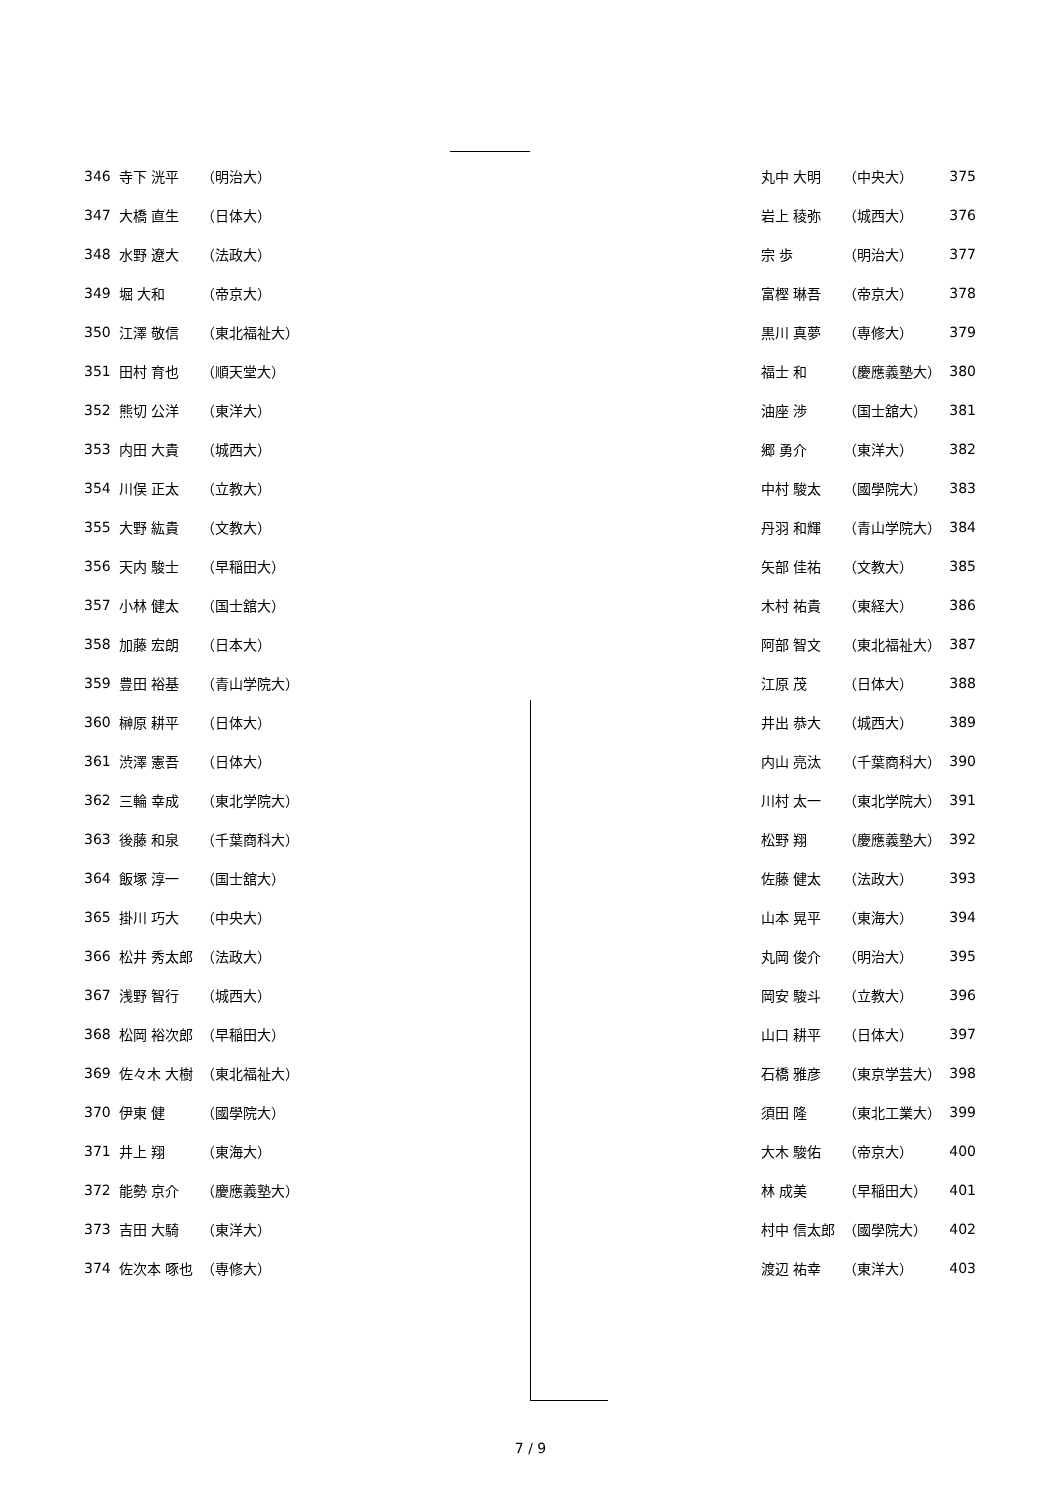| 346 | 寺下 洸平 | （明治大） |
| 347 | 大橋 直生 | （日体大） |
| 348 | 水野 遼大 | （法政大） |
| 349 | 堀 大和 | （帝京大） |
| 350 | 江澤 敬信 | （東北福祉大） |
| 351 | 田村 育也 | （順天堂大） |
| 352 | 熊切 公洋 | （東洋大） |
| 353 | 内田 大貴 | （城西大） |
| 354 | 川俣 正太 | （立教大） |
| 355 | 大野 紘貴 | （文教大） |
| 356 | 天内 駿士 | （早稲田大） |
| 357 | 小林 健太 | （国士舘大） |
| 358 | 加藤 宏朗 | （日本大） |
| 359 | 豊田 裕基 | （青山学院大） |
| 360 | 榊原 耕平 | （日体大） |
| 361 | 渋澤 憲吾 | （日体大） |
| 362 | 三輪 幸成 | （東北学院大） |
| 363 | 後藤 和泉 | （千葉商科大） |
| 364 | 飯塚 淳一 | （国士舘大） |
| 365 | 掛川 巧大 | （中央大） |
| 366 | 松井 秀太郎 | （法政大） |
| 367 | 浅野 智行 | （城西大） |
| 368 | 松岡 裕次郎 | （早稲田大） |
| 369 | 佐々木 大樹 | （東北福祉大） |
| 370 | 伊東 健 | （國學院大） |
| 371 | 井上 翔 | （東海大） |
| 372 | 能勢 京介 | （慶應義塾大） |
| 373 | 吉田 大騎 | （東洋大） |
| 374 | 佐次本 啄也 | （専修大） |
| 丸中 大明 | （中央大） | 375 |
| 岩上 稜弥 | （城西大） | 376 |
| 宗 歩 | （明治大） | 377 |
| 富樫 琳吾 | （帝京大） | 378 |
| 黒川 真夢 | （専修大） | 379 |
| 福士 和 | （慶應義塾大） | 380 |
| 油座 渉 | （国士舘大） | 381 |
| 郷 勇介 | （東洋大） | 382 |
| 中村 駿太 | （國學院大） | 383 |
| 丹羽 和輝 | （青山学院大） | 384 |
| 矢部 佳祐 | （文教大） | 385 |
| 木村 祐貴 | （東経大） | 386 |
| 阿部 智文 | （東北福祉大） | 387 |
| 江原 茂 | （日体大） | 388 |
| 井出 恭大 | （城西大） | 389 |
| 内山 亮汰 | （千葉商科大） | 390 |
| 川村 太一 | （東北学院大） | 391 |
| 松野 翔 | （慶應義塾大） | 392 |
| 佐藤 健太 | （法政大） | 393 |
| 山本 晃平 | （東海大） | 394 |
| 丸岡 俊介 | （明治大） | 395 |
| 岡安 駿斗 | （立教大） | 396 |
| 山口 耕平 | （日体大） | 397 |
| 石橋 雅彦 | （東京学芸大） | 398 |
| 須田 隆 | （東北工業大） | 399 |
| 大木 駿佑 | （帝京大） | 400 |
| 林 成美 | （早稲田大） | 401 |
| 村中 信太郎 | （國學院大） | 402 |
| 渡辺 祐幸 | （東洋大） | 403 |
7 / 9